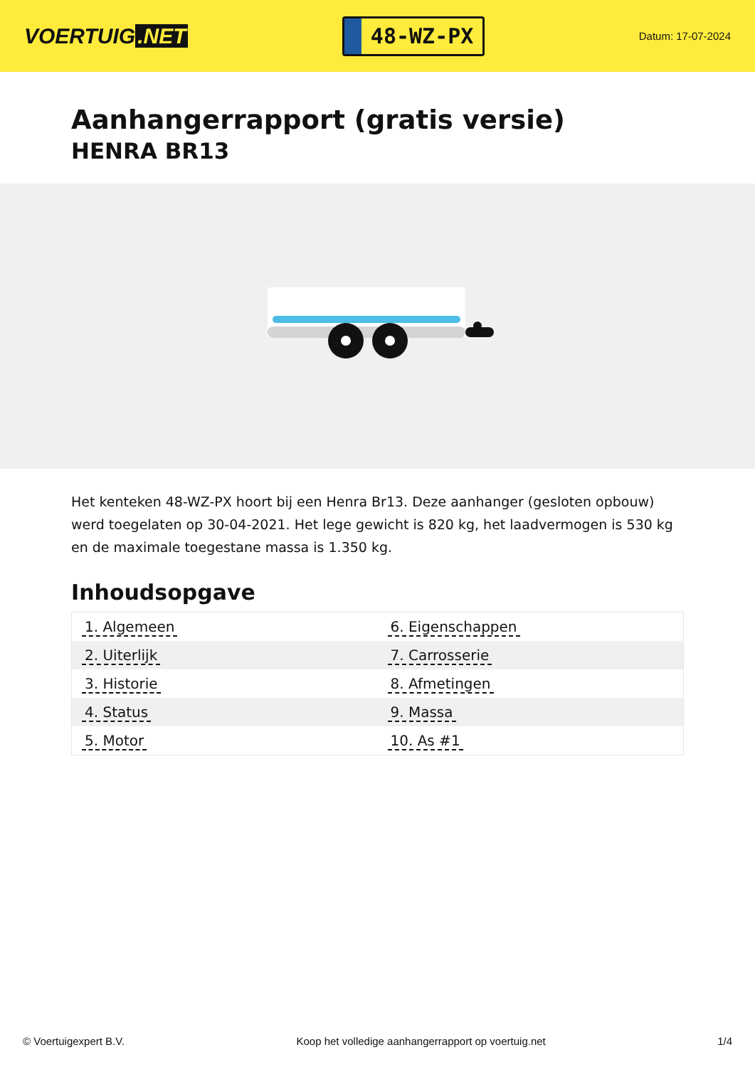VOERTUIG.NET
48-WZ-PX
Datum: 17-07-2024
Aanhangerrapport (gratis versie)
HENRA BR13
Het kenteken 48-WZ-PX hoort bij een Henra Br13. Deze aanhanger (gesloten opbouw) werd toegelaten op 30-04-2021. Het lege gewicht is 820 kg, het laadvermogen is 530 kg en de maximale toegestane massa is 1.350 kg.
Inhoudsopgave
| 1. Algemeen | 6. Eigenschappen |
| 2. Uiterlijk | 7. Carrosserie |
| 3. Historie | 8. Afmetingen |
| 4. Status | 9. Massa |
| 5. Motor | 10. As #1 |
© Voertuigexpert B.V. Koop het volledige aanhangerrapport op voertuig.net 1/4